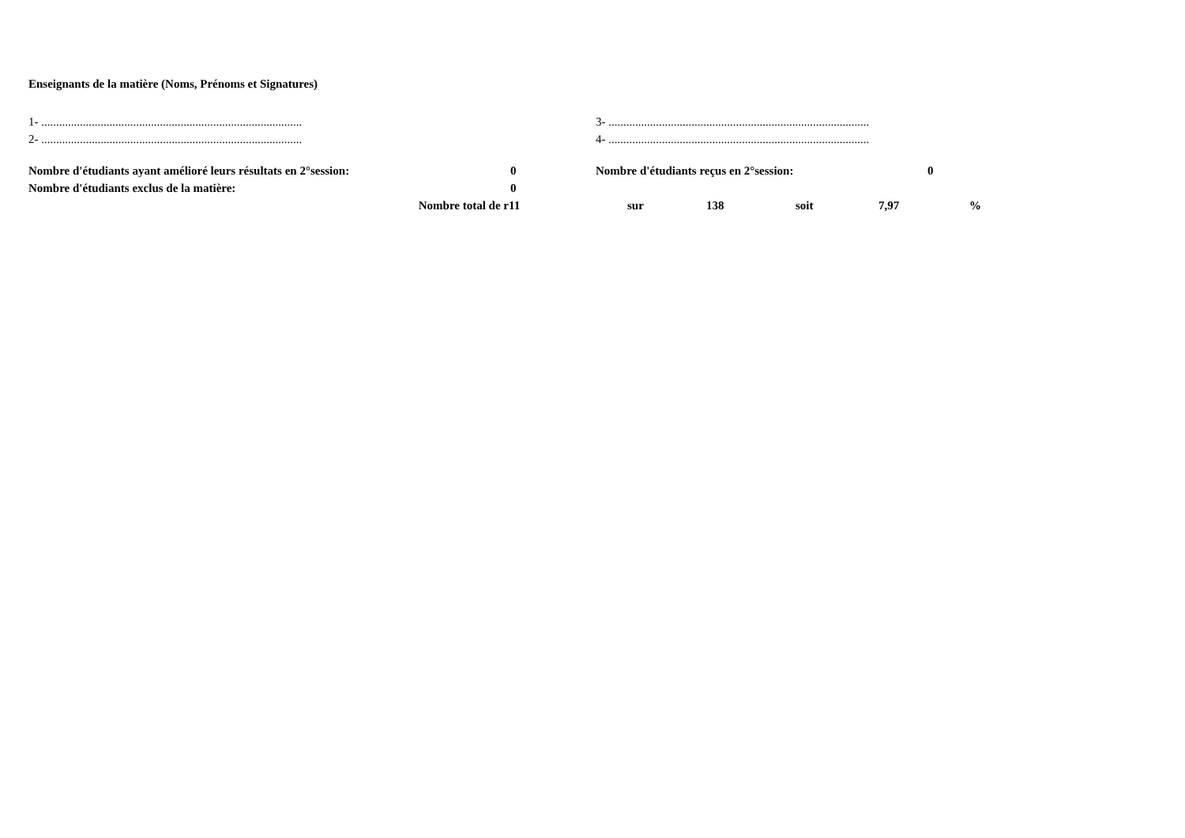Enseignants de la matière (Noms, Prénoms et Signatures)
| 1- ........................................................................................ | 3- ........................................................................................ |
| 2- ........................................................................................ | 4- ........................................................................................ |
| Nombre d'étudiants ayant amélioré leurs résultats en 2°session: | 0 | Nombre d'étudiants reçus en 2°session: | 0 |
| Nombre d'étudiants exclus de la matière: | 0 | | |
| | Nombre total de r | 11 | sur | 138 | soit | 7,97 | % |